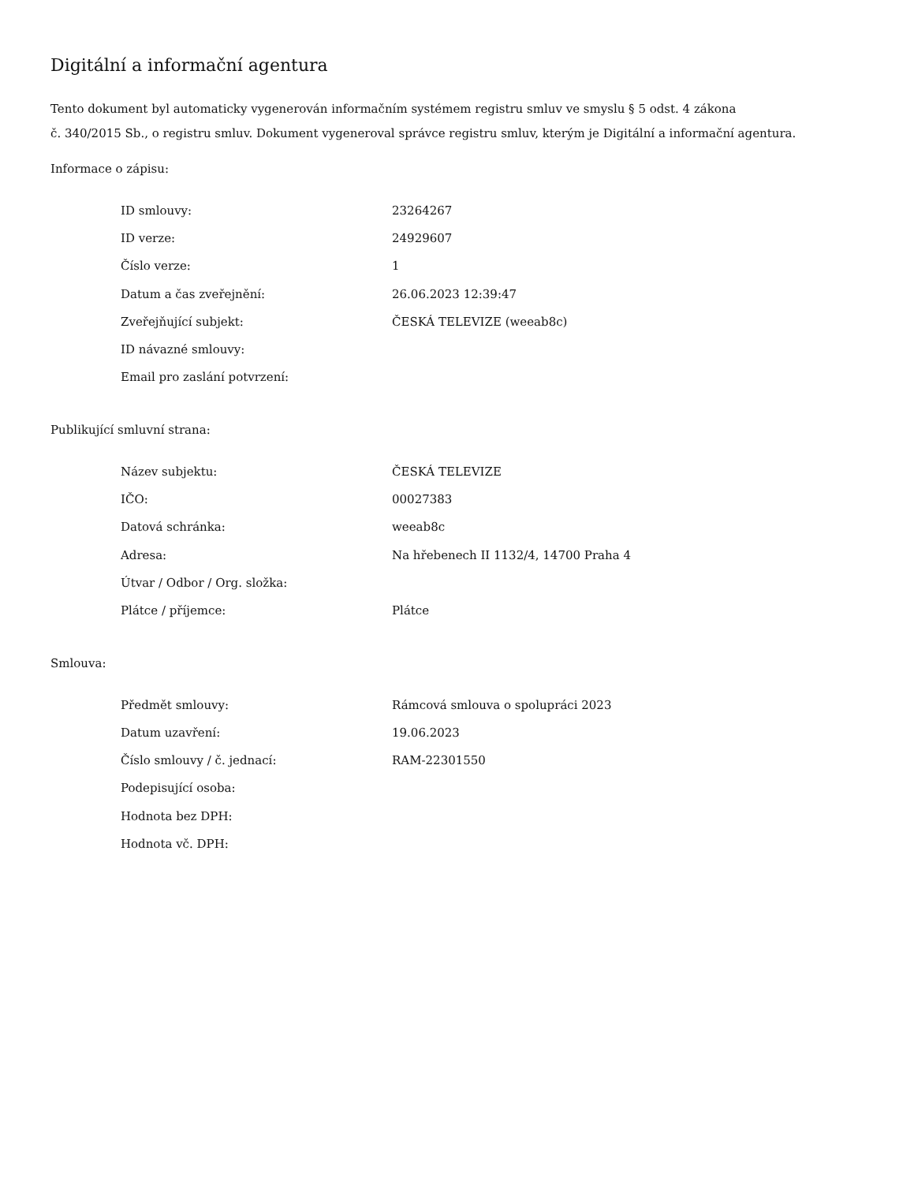Digitální a informační agentura
Tento dokument byl automaticky vygenerován informačním systémem registru smluv ve smyslu § 5 odst. 4 zákona
č. 340/2015 Sb., o registru smluv. Dokument vygeneroval správce registru smluv, kterým je Digitální a informační agentura.
Informace o zápisu:
| ID smlouvy: | 23264267 |
| ID verze: | 24929607 |
| Číslo verze: | 1 |
| Datum a čas zveřejnění: | 26.06.2023 12:39:47 |
| Zveřejňující subjekt: | ČESKÁ TELEVIZE (weeab8c) |
| ID návazné smlouvy: | |
| Email pro zaslání potvrzení: | |
Publikující smluvní strana:
| Název subjektu: | ČESKÁ TELEVIZE |
| IČO: | 00027383 |
| Datová schránka: | weeab8c |
| Adresa: | Na hřebenech II 1132/4, 14700 Praha 4 |
| Útvar / Odbor / Org. složka: | |
| Plátce / příjemce: | Plátce |
Smlouva:
| Předmět smlouvy: | Rámcová smlouva o spolupráci 2023 |
| Datum uzavření: | 19.06.2023 |
| Číslo smlouvy / č. jednací: | RAM-22301550 |
| Podepisující osoba: | |
| Hodnota bez DPH: | |
| Hodnota vč. DPH: | |